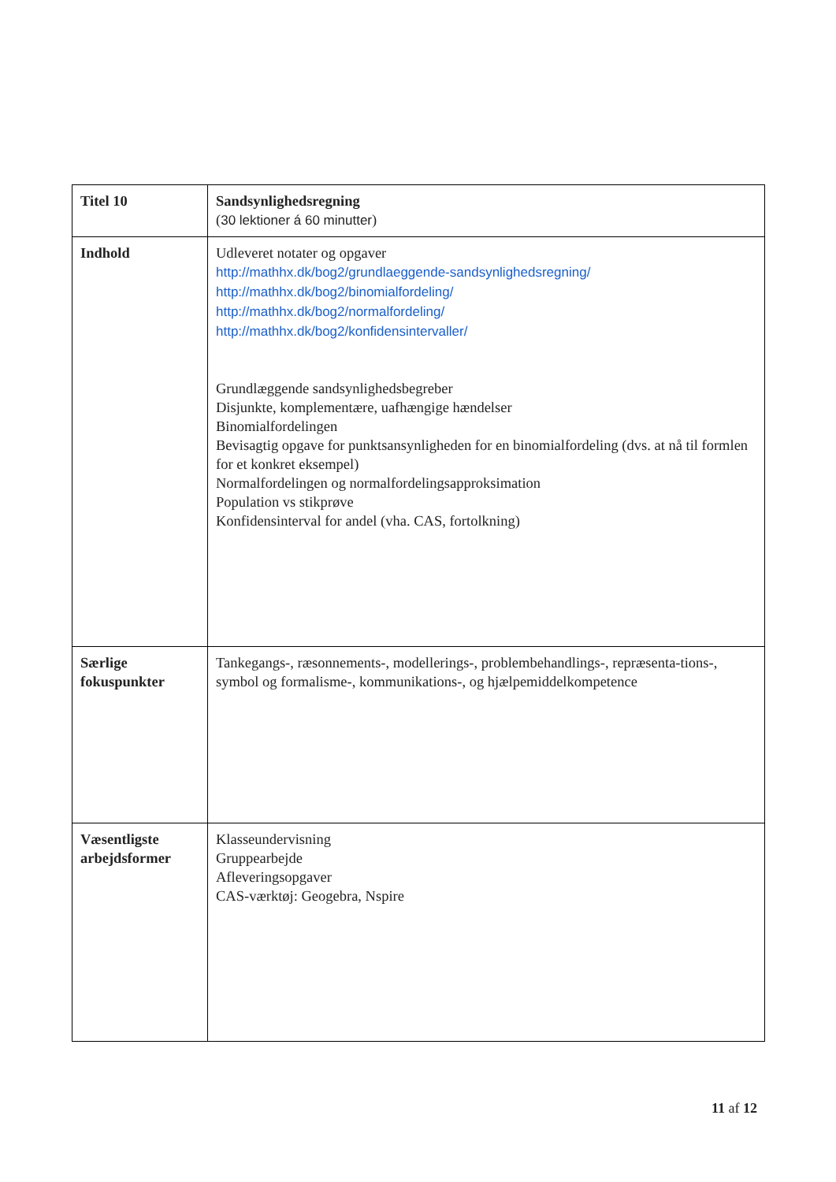| Titel 10 | Sandsynlighedsregning ( 30 lektioner á 60 minutter ) |
| Indhold | Udleveret notater og opgaver http://mathhx.dk/bog2/grundlaeggende-sandsynlighedsregning/ http://mathhx.dk/bog2/binomialfordeling/ http://mathhx.dk/bog2/normalfordeling/ http://mathhx.dk/bog2/konfidensintervaller/ Grundlæggende sandsynlighedsbegreber Disjunkte, komplementære, uafhængige hændelser Binomialfordelingen Bevisagtig opgave for punktsansynligheden for en binomialfordeling (dvs. at nå til formlen for et konkret eksempel) Normalfordelingen og normalfordelingsapproksimation Population vs stikprøve Konfidensinterval for andel (vha. CAS, fortolkning) |
| Særlige fokuspunkter | Tankegangs-, ræsonnements-, modellerings-, problembehandlings-, repræsenta-tions-, symbol og formalisme-, kommunikations-, og hjælpemiddelkompetence |
| Væsentligste arbejdsformer | Klasseundervisning Gruppearbejde Afleveringsopgaver CAS-værktøj: Geogebra, Nspire |
11 af 12